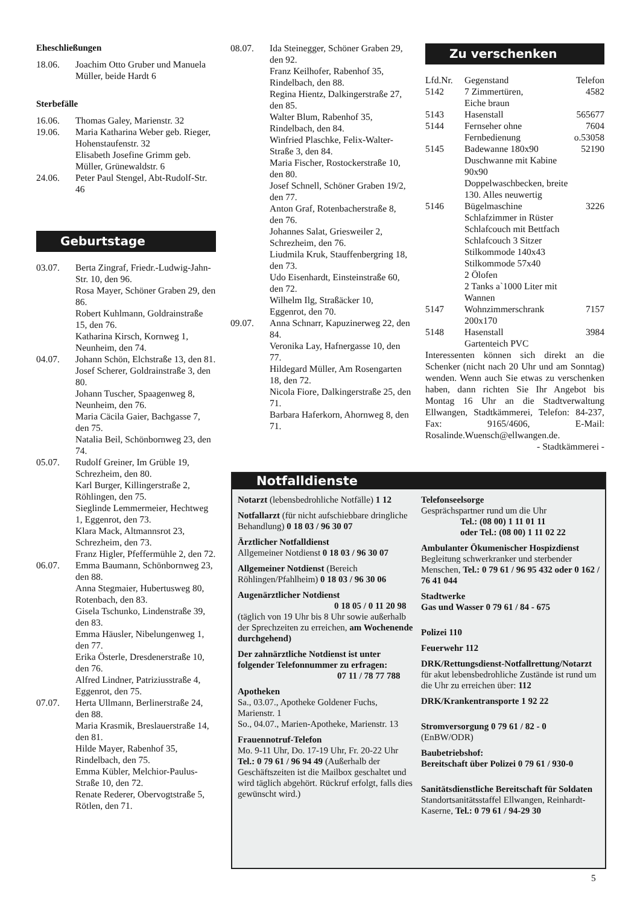Eheschließungen
| 18.06. | Joachim Otto Gruber und Manuela Müller, beide Hardt 6 |
Sterbefälle
| 16.06. | Thomas Galey, Marienstr. 32 |
| 19.06. | Maria Katharina Weber geb. Rieger, Hohenstaufenstr. 32 Elisabeth Josefine Grimm geb. Müller, Grünewaldstr. 6 |
| 24.06. | Peter Paul Stengel, Abt-Rudolf-Str. 46 |
Geburtstage
| 03.07. | Berta Zingraf, Friedr.-Ludwig-Jahn-Str. 10, den 96. Rosa Mayer, Schöner Graben 29, den 86. Robert Kuhlmann, Goldrainstraße 15, den 76. Katharina Kirsch, Kornweg 1, Neunheim, den 74. |
| 04.07. | Johann Schön, Elchstraße 13, den 81. Josef Scherer, Goldrainstraße 3, den 80. Johann Tuscher, Spaagenweg 8, Neunheim, den 76. Maria Cäcila Gaier, Bachgasse 7, den 75. Natalia Beil, Schönbornweg 23, den 74. |
| 05.07. | Rudolf Greiner, Im Grüble 19, Schrezheim, den 80. Karl Burger, Killingerstraße 2, Röhlingen, den 75. Sieglinde Lemmermeier, Hechtweg 1, Eggenrot, den 73. Klara Mack, Altmannsrot 23, Schrezheim, den 73. Franz Higler, Pfeffermühle 2, den 72. |
| 06.07. | Emma Baumann, Schönbornweg 23, den 88. Anna Stegmaier, Hubertusweg 80, Rotenbach, den 83. Gisela Tschunko, Lindenstraße 39, den 83. Emma Häusler, Nibelungenweg 1, den 77. Erika Österle, Dresdenerstraße 10, den 76. Alfred Lindner, Patriziusstraße 4, Eggenrot, den 75. |
| 07.07. | Herta Ullmann, Berlinerstraße 24, den 88. Maria Krasmik, Breslauerstraße 14, den 81. Hilde Mayer, Rabenhof 35, Rindelbach, den 75. Emma Kübler, Melchior-Paulus-Straße 10, den 72. Renate Rederer, Obervogtstraße 5, Rötlen, den 71. |
| 08.07. | Ida Steinegger, Schöner Graben 29, den 92. Franz Keilhofer, Rabenhof 35, Rindelbach, den 88. Regina Hientz, Dalkingerstraße 27, den 85. Walter Blum, Rabenhof 35, Rindelbach, den 84. Winfried Plaschke, Felix-Walter-Straße 3, den 84. Maria Fischer, Rostockerstraße 10, den 80. Josef Schnell, Schöner Graben 19/2, den 77. Anton Graf, Rotenbacherstraße 8, den 76. Johannes Salat, Griesweiler 2, Schrezheim, den 76. Liudmila Kruk, Stauffenbergring 18, den 73. Udo Eisenhardt, Einsteinstraße 60, den 72. Wilhelm Ilg, Straßäcker 10, Eggenrot, den 70. |
| 09.07. | Anna Schnarr, Kapuzinerweg 22, den 84. Veronika Lay, Hafnergasse 10, den 77. Hildegard Müller, Am Rosengarten 18, den 72. Nicola Fiore, Dalkingerstraße 25, den 71. Barbara Haferkorn, Ahornweg 8, den 71. |
Zu verschenken
| Lfd.Nr. | Gegenstand | Telefon |
| 5142 | 7 Zimmertüren, Eiche braun | 4582 |
| 5143 | Hasenstall | 565677 |
| 5144 | Fernseher ohne Fernbedienung | 7604 o.53058 |
| 5145 | Badewanne 180x90 Duschwanne mit Kabine 90x90 Doppelwaschbecken, breite 130. Alles neuwertig | 52190 |
| 5146 | Bügelmaschine Schlafzimmer in Rüster Schlafcouch mit Bettfach Schlafcouch 3 Sitzer Stilkommode 140x43 Stilkommode 57x40 2 Ölofen 2 Tanks a`1000 Liter mit Wannen | 3226 |
| 5147 | Wohnzimmerschrank 200x170 | 7157 |
| 5148 | Hasenstall Gartenteich PVC | 3984 |
Interessenten können sich direkt an die Schenker (nicht nach 20 Uhr und am Sonntag) wenden. Wenn auch Sie etwas zu verschenken haben, dann richten Sie Ihr Angebot bis Montag 16 Uhr an die Stadtverwaltung Ellwangen, Stadtkämmerei, Telefon: 84-237, Fax: 9165/4606, E-Mail: Rosalinde.Wuensch@ellwangen.de.
- Stadtkämmerei -
Notfalldienste
Notarzt (lebensbedrohliche Notfälle) 1 12
Notfallarzt (für nicht aufschiebbare dringliche Behandlung) 0 18 03 / 96 30 07
Ärztlicher Notfalldienst
Allgemeiner Notdienst 0 18 03 / 96 30 07
Allgemeiner Notdienst (Bereich Röhlingen/Pfahlheim) 0 18 03 / 96 30 06
Augenärztlicher Notdienst
0 18 05 / 0 11 20 98
(täglich von 19 Uhr bis 8 Uhr sowie außerhalb der Sprechzeiten zu erreichen, am Wochenende durchgehend)
Der zahnärztliche Notdienst ist unter folgender Telefonnummer zu erfragen:
07 11 / 78 77 788
Apotheken
Sa., 03.07., Apotheke Goldener Fuchs, Marienstr. 1
So., 04.07., Marien-Apotheke, Marienstr. 13
Frauennotruf-Telefon
Mo. 9-11 Uhr, Do. 17-19 Uhr, Fr. 20-22 Uhr Tel.: 0 79 61 / 96 94 49 (Außerhalb der Geschäftszeiten ist die Mailbox geschaltet und wird täglich abgehört. Rückruf erfolgt, falls dies gewünscht wird.)
Telefonseelsorge
Gesprächspartner rund um die Uhr
Tel.: (08 00) 1 11 01 11
oder Tel.: (08 00) 1 11 02 22
Ambulanter Ökumenischer Hospizdienst
Begleitung schwerkranker und sterbender Menschen, Tel.: 0 79 61 / 96 95 432 oder 0 162 / 76 41 044
Stadtwerke
Gas und Wasser 0 79 61 / 84 - 675
Polizei 110
Feuerwehr 112
DRK/Rettungsdienst-Notfallrettung/Notarzt für akut lebensbedrohliche Zustände ist rund um die Uhr zu erreichen über: 112
DRK/Krankentransporte 1 92 22
Stromversorgung 0 79 61 / 82 - 0 (EnBW/ODR)
Baubetriebshof:
Bereitschaft über Polizei 0 79 61 / 930-0
Sanitätsdienstliche Bereitschaft für Soldaten
Standortsanitätsstaffel Ellwangen, Reinhardt-Kaserne, Tel.: 0 79 61 / 94-29 30
5